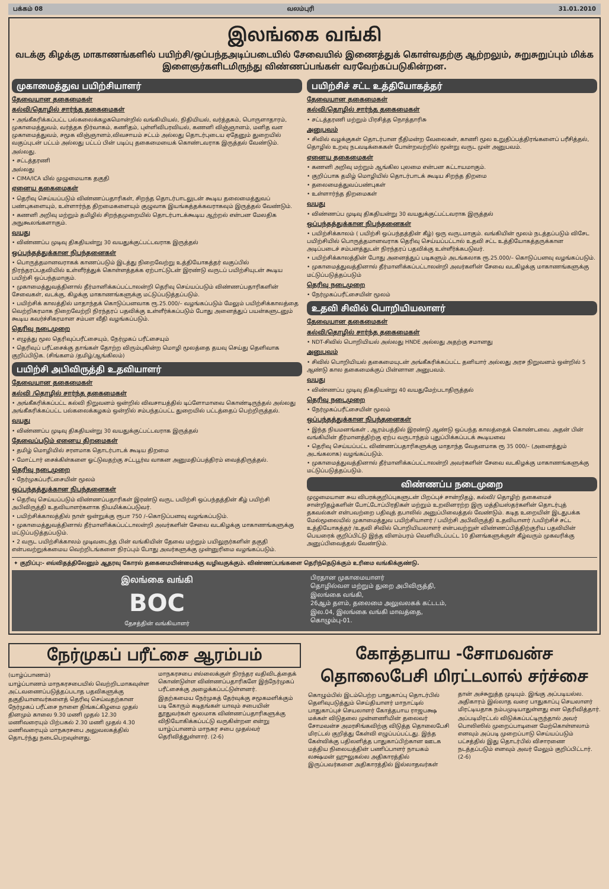பக்கம் 08 வலம்புரி 31.01.2010
இலங்கை வங்கி
வடக்கு கிழக்கு மாகாணங்களில் பயிற்சி/ஒப்பந்தஅடிப்படையில் சேவையில் இணைத்துக் கொள்வதற்கு ஆற்றலும், சுறுசுறுப்பும் மிக்க இளைஞர்களிடமிருந்து விண்ணப்பங்கள் வரவேற்கப்படுகின்றன.
முகாமைத்துவ பயிற்சியாளர்
தேவையான தகைமைகள்
கல்வி/தொழில் சார்ந்த தகைமைகள்
• அங்கீகரிக்கப்பட்ட பல்கலைக்கழகமொன்றில் வங்கியியல், நிதியியல், வர்த்தகம், பொருளாதாரம், முகாமைத்துவம், வர்த்தக நிர்வாகம், கணிதம், புள்ளிவிபரவியல், கணனி விஞ்ஞானம், மனித வள முகாமைத்துவம், சமூக விஞ்ஞானம்,விவசாயம் சட்டம் அல்லது தொடர்புடைய ஏதேனும் துறையில் வகுப்புடன் பட்டம் அல்லது பட்டப் பின் படிப்பு தகைமையைக் கொண்டவராக இருத்தல் வேண்டும்.
அல்லது.
• சட்டத்தரணி
அல்லது
• CIMA/ICA யில் முழுமையாக தகுதி
ஏனைய தகைமைகள்
• தெரிவு செய்யப்படும் விண்ணப்பதாரிகள், சிறந்த தொடர்பாடலுடன் கூடிய தலைமைத்துவப் பண்புகளையும், உள்ளார்ந்த திறமைகளையும் குழுவாக இயங்கத்தக்கவராகவும் இருத்தல் வேண்டும்.
• கணனி அறிவு மற்றும் தமிழில் சிறந்தமுறையில் தொடர்பாடக்கூடிய ஆற்றல் என்பன மேலதிக அநுகூலங்களாகும்.
வயது
• விண்ணப்ப முடிவு திகதியன்று 30 வயதுக்குட்பட்டவராக இருத்தல்
ஒப்பந்தத்துக்கான நிபந்தனைகள்
• பொருத்தமானவராகக் காணப்படும் இடத்து நிறைவேற்று உத்தியோகத்தர் வகுப்பில் நிரந்தரப்பதவியில் உள்ளீர்த்துக் கொள்ளத்தக்க ஏற்பாட்டுடன் இரண்டு வருடப் பயிற்சியுடன் கூடிய பயிற்சி ஒப்பந்தமாகும்.
• முகாமைத்துவத்தினால் தீர்மானிக்கப்பட்டாலன்றி தெரிவு செய்யப்படும் விண்ணப்பதாரிகளின் சேவைகள், வடக்கு, கிழக்கு மாகாணங்களுக்கு மட்டுப்படுத்தப்படும்.
• பயிற்சிக் காலத்தில் மாதாந்தக் கொடுப்பனவாக ரூ.25.000/– வழங்கப்படும் மேலும் பயிற்சிக்காலத்தை வெற்றிகரமாக நிறைவேற்றி நிரந்தரப் பதவிக்கு உள்ளீர்க்கப்படும் போது அனைத்துப் பயன்களுடனும் கூடிய கவர்ச்சிகரமான சம்பள வீதி வழங்கப்படும்.
தெரிவு நடைமுறை
• எழுத்து மூல தெரிவுப்பரீட்சையும், நேர்முகப் பரீட்சையும்
• தெரிவுப் பரீட்சைக்கு தாங்கள் தோற்ற விரும்புகின்ற மொழி மூலத்தை தயவு செய்து தெளிவாக குறிப்பிடுக. (சிங்களம் /தமிழ்/ஆங்கிலம்)
பயிற்சி அபிவிருத்தி உதவியாளர்
தேவையான தகைமைகள்
கல்வி /தொழில் சார்ந்த தகைமைகள்
• அங்கீகரிக்கப்பட்ட கல்வி நிறுவனம் ஒன்றில் விவசாயத்தில் டிப்ளோமாவை கொண்டிருந்தல் அல்லது அங்கீகரிக்கப்பட்ட பல்கலைக்கழகம் ஒன்றில் சம்பந்தப்பட்ட துறையில் பட்டத்தைப் பெற்றிருத்தல்.
வயது
• விண்ணப்ப முடிவு திகதியன்று 30 வயதுக்குட்பட்டவராக இருத்தல்
தேவைப்படும் ஏனைய திறமைகள்
• தமிழ் மொழியில் சரளமாக தொடர்பாடக் கூடிய திறமை
• மோட்டார் சைக்கிள்களை ஓட்டுவதற்கு சட்டபூர்வ வாகன அனுமதிப்பத்திரம் வைத்திருத்தல்.
தெரிவு நடைமுறை
• நேர்முகப்பரீட்சையின் மூலம்
ஒப்பந்தத்துக்கான நிபந்தனைகள்
• தெரிவு செய்யப்படும் விண்ணப்பதாரிகள் இரண்டு வருட பயிற்சி ஒப்பந்தத்தின் கீழ் பயிற்சி அபிவிருத்தி உதவியாளர்களாக நியமிக்கப்படுவர்.
• பயிற்சிக்காலத்தில் நாள் ஒன்றுக்கு ரூபா 750 /–கொடுப்பனவு வழங்கப்படும்.
• முகாமைத்துவத்தினால் தீர்மானிக்கப்பட்டாலன்றி அவர்களின் சேவை வடகிழக்கு மாகாணங்களுக்கு மட்டுப்படுத்தப்படும்.
• 2 வருட பயிற்சிக்காலம் முடிவடைந்த பின் வங்கியின் தேவை மற்றும் பயிலுநர்களின் தகுதி என்பவற்றுக்கமைய வெற்றிடங்களை நிரப்பும் போது அவர்களுக்கு முன்னுரிமை வழங்கப்படும்.
பயிற்சிச் சட்ட உத்தியோகத்தர்
தேவையான தகைமைகள்
கல்வி/தொழில் சார்ந்த தகைமைகள்
• சட்டத்தரணி மற்றும் பிரசித்த நொத்தாரிசு
அனுபவம்
• சிவில் வழக்குகள் தொடர்பான நீதிமன்ற வேலைகள், காணி மூல உறுதிப்பத்திரங்களைப் பரீசித்தல், தொழில் உறவு நடவடிக்கைகள் போன்றவற்றில் மூன்று வருட முன் அனுபவம்.
ஏனைய தகைமைகள்
• கணனி அறிவு மற்றும் ஆங்கில புலமை என்பன கட்டாயமாகும்.
• குறிப்பாக தமிழ் மொழியில் தொடர்பாடக் கூடிய சிறந்த திறமை
• தலைமைத்துவப்பண்புகள்
• உள்ளார்ந்த திறமைகள்
வயது
• விண்ணப்ப முடிவு திகதியன்று 30 வயதுக்குட்பட்டவராக இருத்தல்
ஒப்பந்தத்துக்கான நிபந்தனைகள்
• பயிற்சிக்காலம் ( பயிற்சி ஒப்பந்தத்தின் கீழ்) ஒரு வருடமாகும். வங்கியின் மூலம் நடத்தப்படும் விசேட பயிற்சியில் பொருத்தமானவராக தெரிவு செய்யப்பட்டால் உதவி சட்ட உத்தியோகத்தருக்கான அடிப்படைச் சம்பளத்துடன் நிரந்தரப் பதவிக்கு உள்ளீர்க்கபடுவர்.
• பயிற்சிக்காலத்தின் போது அனைத்துப் படிகளும் அடங்கலாக ரூ.25.000/– கொடுப்பனவு வழங்கப்படும்.
• முகாமைத்துவத்தினால் தீர்மானிக்கப்பட்டாலன்றி அவர்களின் சேவை வடகிழக்கு மாகாணங்களுக்கு மட்டுப்படுத்தப்படும்
தெரிவு நடைமுறை
• நேர்முகப்பரீட்சையின் மூலம்
உதவி சிவில் பொறியியலாளர்
தேவையான தகைமைகள்
கல்வி/தொழில் சார்ந்த தகைமைகள்
• NDT-சிவில் பொறியியல் அல்லது HNDE அல்லது அதற்கு சமானது
அனுபவம்
• சிவில் பொறியியல் தகைமையுடன் அங்கீகரிக்கப்பட்ட தனியார் அல்லது அரச நிறுவனம் ஒன்றில் 5 ஆண்டு கால தகைமைக்குப் பின்னான அனுபவம்.
வயது
• விண்ணப்ப முடிவு திகதியன்று 40 வயதுமேற்படாதிருத்தல்
தெரிவு நடைமுறை
• நேர்முகப்பரீட்சையின் மூலம்
ஒப்பந்தத்துக்கான நிபந்தனைகள்
• இந்த நியமனங்கள் , ஆரம்பத்தில் இரண்டு ஆண்டு ஒப்பந்த காலத்தைக் கொண்டவை. அதன் பின் வங்கியின் தீர்மானத்திற்கு ஏற்ப வருடாந்தம் புதுப்பிக்கப்படக் கூடியவை
• தெரிவு செய்யப்பட்ட விண்ணப்பதாரிகளுக்கு மாதாந்த வேதனமாக ரூ 35 000/– (அனைத்தும் அடங்கலாக) வழங்கப்படும்.
• முகாமைத்துவத்தினால் தீர்மானிக்கப்பட்டாலன்றி அவர்களின் சேவை வடகிழக்கு மாகாணங்களுக்கு மட்டுப்படுத்தப்படும்.
விண்ணப்ப நடைமுறை
முழுமையான சுய விபரக்குறிப்புகளுடன் பிறப்புச் சான்றிதழ், கல்வி/ தொழிற் தகைமைச் சான்றிதழ்களின் போட்டோப்பிரதிகள் மற்றும் உறவினரற்ற இரு மத்தியஸ்தர்களின் தொடர்புத் தகவல்கள் என்பவற்றை பதிவுத் தபாலில் அனுப்பிவைத்தல் வேண்டும். கடித உறையின் இடதுபக்க மேல்மூலையில் முகாமைத்துவ பயிற்சியாளர் / பயிற்சி அபிவிருத்தி உதவியாளர் /பயிற்சிச் சட்ட உத்தியோகத்தர் /உதவி சிவில் பொறியியலாளர் என்பவற்றுள் விண்ணப்பித்திற்குரிய பதவியின் பெயரைக் குறிப்பிட்டு இந்த விளம்பரம் வெளியிடப்பட்ட 10 தினங்களுக்குள் கீழ்வரும் முகவரிக்கு அனுப்பிவைத்தல் வேண்டும்.
✦ குறிப்பு:- எவ்விதத்திலேனும் ஆதரவு கோரல் தகைமையின்மைக்கு வழிவகுக்கும். விண்ணப்பங்களை தெரிந்தெடுக்கும் உரிமை வங்கிக்குண்டு.
இலங்கை வங்கி
BOC
தேசத்தின் வங்கியாளர்
பிரதான முகாமையாளர்
தொழில்வள மற்றும் துறை அபிவிருத்தி,
இலங்கை வங்கி,
26ஆம் தளம், தலைமை அலுவலகக் கட்டடம்,
இல.04, இலங்கை வங்கி மாவத்தை,
கொழும்பு-01.
நேர்முகப் பரீட்சை ஆரம்பம்
(யாழ்ப்பாணம்)
யாழ்ப்பாணம் மாநகரசபையில் வெற்றிடமாகவுள்ள அட்டவணைப்படுத்தப்படாத பதவிகளுக்கு தகுதியானவர்களைத் தெரிவு செய்வதற்கான நேர்முகப் பரீட்சை நாளை திங்கட்கிழமை முதல் தினமும் காலை 9.30 மணி முதல் 12.30 மணிவரையும் பிற்பகல் 2.30 மணி முதல் 4.30 மணிவரையும் மாநகரசபை அலுவலகத்தில் தொடர்ந்து நடைபெறவுள்ளது.
மாநகரசபை எல்லைக்குள் நிரந்தர வதிவிடத்தைக் கொண்டுள்ள விண்ணப்பதாரிகளே இந்நேர்முகப் பரீட்சைக்கு அழைக்கப்பட்டுள்ளனர்.
இதற்கமைய நேர்முகத் தேர்வுக்கு சமூகமளிக்கும் படி கோரும் கடிதங்கள் யாவும் சபையின் தூதுவர்கள் மூலமாக விண்ணப்பதாரிகளுக்கு விநியோகிக்கப்பட்டு வருகின்றன என்று யாழ்ப்பாணம் மாநகர சபை முதல்வர் தெரிவித்துள்ளார். (2-6)
கோத்தபாய -சோமவன்ச தொலைபேசி மிரட்டலால் சர்ச்சை
கொழும்பில் இடம்பெற்ற பாதுகாப்பு தொடர்பில் தெளிவுபடுத்தும் செய்தியாளர் மாநாட்டில் பாதுகாப்புச் செயலாளர் கோத்தபாய ராஜபக்ஷ மக்கள் விடுதலை முன்னணியின் தலைவர் சோமவன்ச அமரசிங்கவிற்கு விடுத்த தொலைபேசி மிரட்டல் குறித்து கேள்வி எழுப்பப்பட்டது. இந்த கேள்விக்கு பதிலளித்த பாதுகாப்பிற்கான ஊடக மத்திய நிலையத்தின் பணிப்பாளர் நாயகம் லக்ஷ்மன் ஹுலுகல்ல அதிகாரத்தில் இருப்பவர்களை அதிகாரத்தில் இல்லாதவர்கள் தான் அச்சுறுத்த முடியும். இங்கு அப்படியல்ல. அதிகாரம் இல்லாத வரை பாதுகாப்பு செயலாளர் மிரட்டியதாக நம்பமுடியாதுள்ளது என தெரிவித்தார்.
அப்படிமிரட்டல் விடுக்கப்பட்டிருந்தால் அவர் பொலிஸில் முறைப்பாடினை மேற்கொள்ளலாம் எனவும் அப்படி முறைப்பாடு செய்யப்படும் பட்சத்தில் இது தொடர்பில் விசாரணை நடத்தப்படும் எனவும் அவர் மேலும் குறிப்பிட்டார். (2-6)